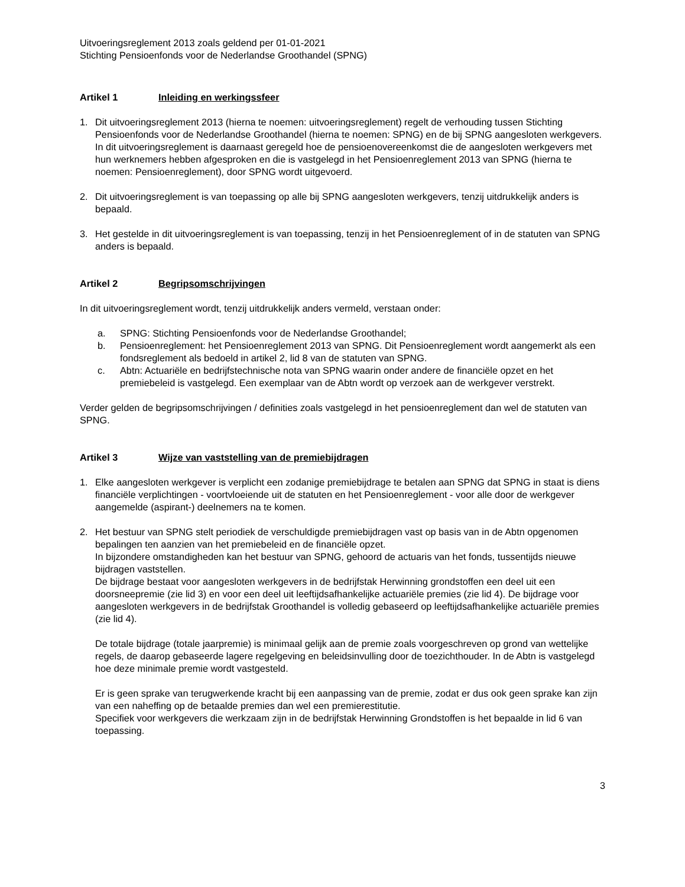Uitvoeringsreglement 2013 zoals geldend per 01-01-2021
Stichting Pensioenfonds voor de Nederlandse Groothandel (SPNG)
Artikel 1 Inleiding en werkingssfeer
1. Dit uitvoeringsreglement 2013 (hierna te noemen: uitvoeringsreglement) regelt de verhouding tussen Stichting Pensioenfonds voor de Nederlandse Groothandel (hierna te noemen: SPNG) en de bij SPNG aangesloten werkgevers. In dit uitvoeringsreglement is daarnaast geregeld hoe de pensioenovereenkomst die de aangesloten werkgevers met hun werknemers hebben afgesproken en die is vastgelegd in het Pensioenreglement 2013 van SPNG (hierna te noemen: Pensioenreglement), door SPNG wordt uitgevoerd.
2. Dit uitvoeringsreglement is van toepassing op alle bij SPNG aangesloten werkgevers, tenzij uitdrukkelijk anders is bepaald.
3. Het gestelde in dit uitvoeringsreglement is van toepassing, tenzij in het Pensioenreglement of in de statuten van SPNG anders is bepaald.
Artikel 2 Begripsomschrijvingen
In dit uitvoeringsreglement wordt, tenzij uitdrukkelijk anders vermeld, verstaan onder:
a. SPNG: Stichting Pensioenfonds voor de Nederlandse Groothandel;
b. Pensioenreglement: het Pensioenreglement 2013 van SPNG. Dit Pensioenreglement wordt aangemerkt als een fondsreglement als bedoeld in artikel 2, lid 8 van de statuten van SPNG.
c. Abtn: Actuariële en bedrijfstechnische nota van SPNG waarin onder andere de financiële opzet en het premiebeleid is vastgelegd. Een exemplaar van de Abtn wordt op verzoek aan de werkgever verstrekt.
Verder gelden de begripsomschrijvingen / definities zoals vastgelegd in het pensioenreglement dan wel de statuten van SPNG.
Artikel 3 Wijze van vaststelling van de premiebijdragen
1. Elke aangesloten werkgever is verplicht een zodanige premiebijdrage te betalen aan SPNG dat SPNG in staat is diens financiële verplichtingen - voortvloeiende uit de statuten en het Pensioenreglement - voor alle door de werkgever aangemelde (aspirant-) deelnemers na te komen.
2. Het bestuur van SPNG stelt periodiek de verschuldigde premiebijdragen vast op basis van in de Abtn opgenomen bepalingen ten aanzien van het premiebeleid en de financiële opzet.
In bijzondere omstandigheden kan het bestuur van SPNG, gehoord de actuaris van het fonds, tussentijds nieuwe bijdragen vaststellen.
De bijdrage bestaat voor aangesloten werkgevers in de bedrijfstak Herwinning grondstoffen een deel uit een doorsneepremie (zie lid 3) en voor een deel uit leeftijdsafhankelijke actuariële premies (zie lid 4). De bijdrage voor aangesloten werkgevers in de bedrijfstak Groothandel is volledig gebaseerd op leeftijdsafhankelijke actuariële premies (zie lid 4).
De totale bijdrage (totale jaarpremie) is minimaal gelijk aan de premie zoals voorgeschreven op grond van wettelijke regels, de daarop gebaseerde lagere regelgeving en beleidsinvulling door de toezichthouder. In de Abtn is vastgelegd hoe deze minimale premie wordt vastgesteld.
Er is geen sprake van terugwerkende kracht bij een aanpassing van de premie, zodat er dus ook geen sprake kan zijn van een naheffing op de betaalde premies dan wel een premierestitutie.
Specifiek voor werkgevers die werkzaam zijn in de bedrijfstak Herwinning Grondstoffen is het bepaalde in lid 6 van toepassing.
3